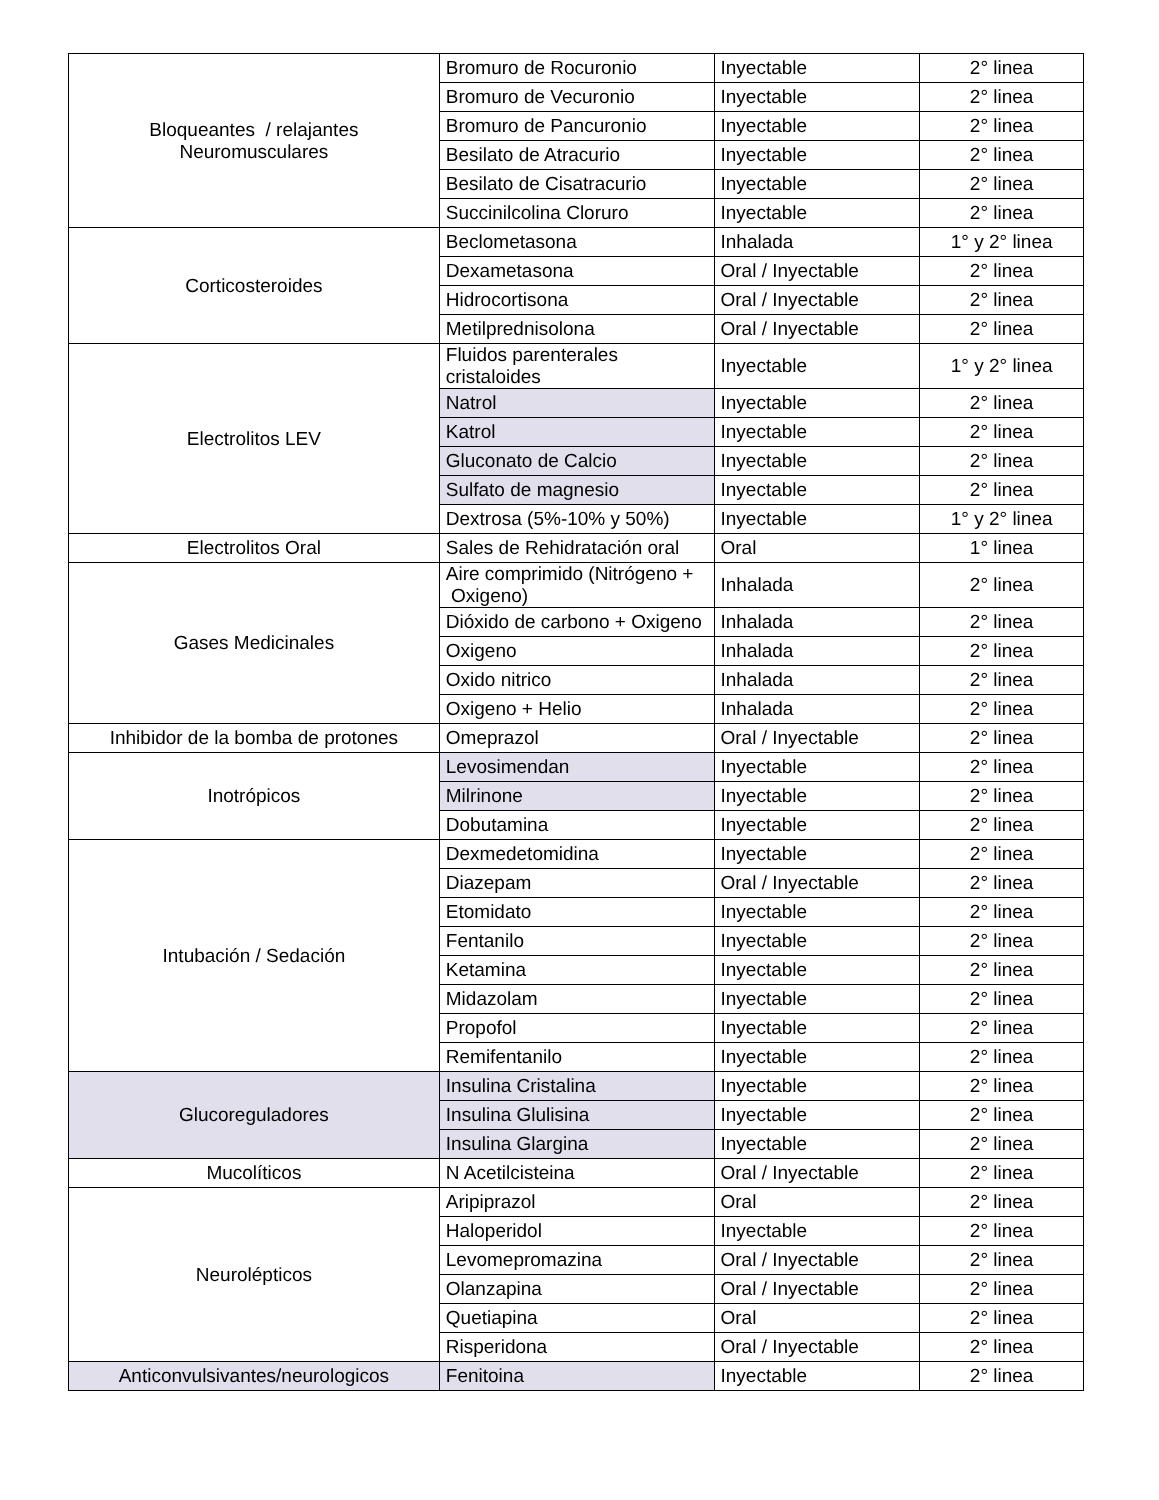| Bloqueantes / relajantes Neuromusculares | Bromuro de Rocuronio | Inyectable | 2° linea |
| | Bromuro de Vecuronio | Inyectable | 2° linea |
| | Bromuro de Pancuronio | Inyectable | 2° linea |
| | Besilato de Atracurio | Inyectable | 2° linea |
| | Besilato de Cisatracurio | Inyectable | 2° linea |
| | Succinilcolina Cloruro | Inyectable | 2° linea |
| Corticosteroides | Beclometasona | Inhalada | 1° y 2° linea |
| | Dexametasona | Oral / Inyectable | 2° linea |
| | Hidrocortisona | Oral / Inyectable | 2° linea |
| | Metilprednisolona | Oral / Inyectable | 2° linea |
| Electrolitos LEV | Fluidos parenterales cristaloides | Inyectable | 1° y 2° linea |
| | Natrol | Inyectable | 2° linea |
| | Katrol | Inyectable | 2° linea |
| | Gluconato de Calcio | Inyectable | 2° linea |
| | Sulfato de magnesio | Inyectable | 2° linea |
| | Dextrosa (5%-10% y 50%) | Inyectable | 1° y 2° linea |
| Electrolitos Oral | Sales de Rehidratación oral | Oral | 1° linea |
| Gases Medicinales | Aire comprimido (Nitrógeno + Oxigeno) | Inhalada | 2° linea |
| | Dióxido de carbono + Oxigeno | Inhalada | 2° linea |
| | Oxigeno | Inhalada | 2° linea |
| | Oxido nitrico | Inhalada | 2° linea |
| | Oxigeno + Helio | Inhalada | 2° linea |
| Inhibidor de la bomba de protones | Omeprazol | Oral / Inyectable | 2° linea |
| Inotrópicos | Levosimendan | Inyectable | 2° linea |
| | Milrinone | Inyectable | 2° linea |
| | Dobutamina | Inyectable | 2° linea |
| Intubación / Sedación | Dexmedetomidina | Inyectable | 2° linea |
| | Diazepam | Oral / Inyectable | 2° linea |
| | Etomidato | Inyectable | 2° linea |
| | Fentanilo | Inyectable | 2° linea |
| | Ketamina | Inyectable | 2° linea |
| | Midazolam | Inyectable | 2° linea |
| | Propofol | Inyectable | 2° linea |
| | Remifentanilo | Inyectable | 2° linea |
| Glucoreguladores | Insulina Cristalina | Inyectable | 2° linea |
| | Insulina Glulisina | Inyectable | 2° linea |
| | Insulina Glargina | Inyectable | 2° linea |
| Mucolíticos | N Acetilcisteina | Oral / Inyectable | 2° linea |
| Neurolépticos | Aripiprazol | Oral | 2° linea |
| | Haloperidol | Inyectable | 2° linea |
| | Levomepromazina | Oral / Inyectable | 2° linea |
| | Olanzapina | Oral / Inyectable | 2° linea |
| | Quetiapina | Oral | 2° linea |
| | Risperidona | Oral / Inyectable | 2° linea |
| Anticonvulsivantes/neurologicos | Fenitoina | Inyectable | 2° linea |